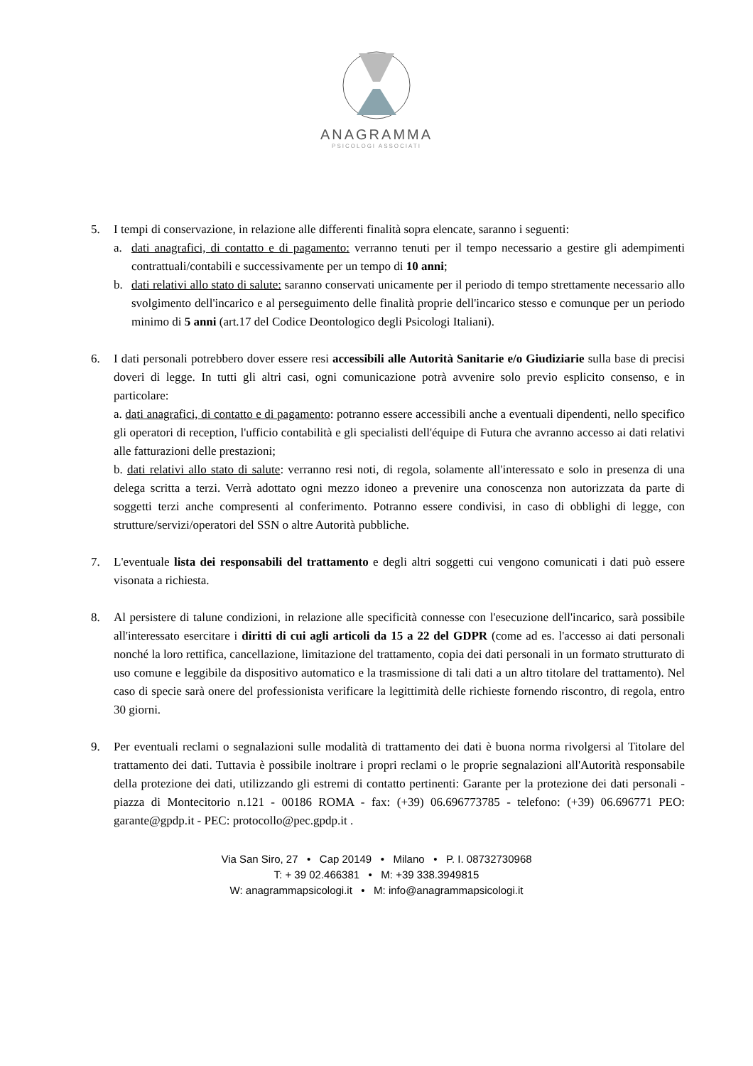ANAGRAMMA
PSICOLOGI ASSOCIATI
5. I tempi di conservazione, in relazione alle differenti finalità sopra elencate, saranno i seguenti:
a. dati anagrafici, di contatto e di pagamento: verranno tenuti per il tempo necessario a gestire gli adempimenti contrattuali/contabili e successivamente per un tempo di 10 anni;
b. dati relativi allo stato di salute: saranno conservati unicamente per il periodo di tempo strettamente necessario allo svolgimento dell'incarico e al perseguimento delle finalità proprie dell'incarico stesso e comunque per un periodo minimo di 5 anni (art.17 del Codice Deontologico degli Psicologi Italiani).
6. I dati personali potrebbero dover essere resi accessibili alle Autorità Sanitarie e/o Giudiziarie sulla base di precisi doveri di legge. In tutti gli altri casi, ogni comunicazione potrà avvenire solo previo esplicito consenso, e in particolare:
a. dati anagrafici, di contatto e di pagamento: potranno essere accessibili anche a eventuali dipendenti, nello specifico gli operatori di reception, l'ufficio contabilità e gli specialisti dell'équipe di Futura che avranno accesso ai dati relativi alle fatturazioni delle prestazioni;
b. dati relativi allo stato di salute: verranno resi noti, di regola, solamente all'interessato e solo in presenza di una delega scritta a terzi. Verrà adottato ogni mezzo idoneo a prevenire una conoscenza non autorizzata da parte di soggetti terzi anche compresenti al conferimento. Potranno essere condivisi, in caso di obblighi di legge, con strutture/servizi/operatori del SSN o altre Autorità pubbliche.
7. L'eventuale lista dei responsabili del trattamento e degli altri soggetti cui vengono comunicati i dati può essere visonata a richiesta.
8. Al persistere di talune condizioni, in relazione alle specificità connesse con l'esecuzione dell'incarico, sarà possibile all'interessato esercitare i diritti di cui agli articoli da 15 a 22 del GDPR (come ad es. l'accesso ai dati personali nonché la loro rettifica, cancellazione, limitazione del trattamento, copia dei dati personali in un formato strutturato di uso comune e leggibile da dispositivo automatico e la trasmissione di tali dati a un altro titolare del trattamento). Nel caso di specie sarà onere del professionista verificare la legittimità delle richieste fornendo riscontro, di regola, entro 30 giorni.
9. Per eventuali reclami o segnalazioni sulle modalità di trattamento dei dati è buona norma rivolgersi al Titolare del trattamento dei dati. Tuttavia è possibile inoltrare i propri reclami o le proprie segnalazioni all'Autorità responsabile della protezione dei dati, utilizzando gli estremi di contatto pertinenti: Garante per la protezione dei dati personali - piazza di Montecitorio n.121 - 00186 ROMA - fax: (+39) 06.696773785 - telefono: (+39) 06.696771 PEO: garante@gpdp.it - PEC: protocollo@pec.gpdp.it .
Via San Siro, 27 • Cap 20149 • Milano • P. I. 08732730968
T: + 39 02.466381 • M: +39 338.3949815
W: anagrammapsicologi.it • M: info@anagrammapsicologi.it